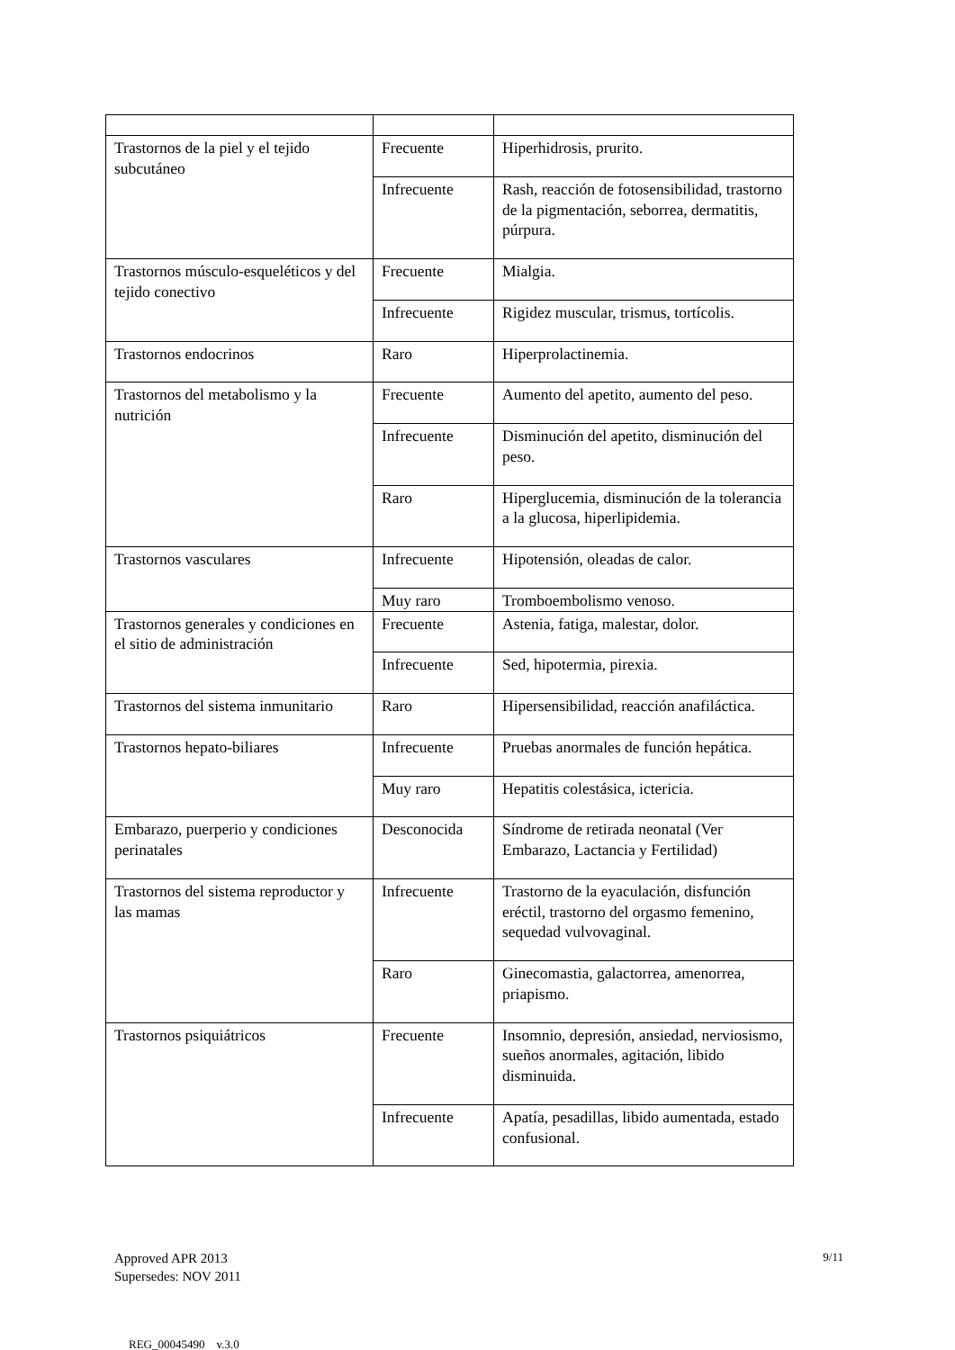| Trastornos de la piel y el tejido subcutáneo | Frecuente | Hiperhidrosis, prurito. |
| | Infrecuente | Rash, reacción de fotosensibilidad, trastorno de la pigmentación, seborrea, dermatitis, púrpura. |
| Trastornos músculo-esqueléticos y del tejido conectivo | Frecuente | Mialgia. |
| | Infrecuente | Rigidez muscular, trismus, tortícolis. |
| Trastornos endocrinos | Raro | Hiperprolactinemia. |
| Trastornos del metabolismo y la nutrición | Frecuente | Aumento del apetito, aumento del peso. |
| | Infrecuente | Disminución del apetito, disminución del peso. |
| | Raro | Hiperglucemia, disminución de la tolerancia a la glucosa, hiperlipidemia. |
| Trastornos vasculares | Infrecuente | Hipotensión, oleadas de calor. |
| | Muy raro | Tromboembolismo venoso. |
| Trastornos generales y condiciones en el sitio de administración | Frecuente | Astenia, fatiga, malestar, dolor. |
| | Infrecuente | Sed, hipotermia, pirexia. |
| Trastornos del sistema inmunitario | Raro | Hipersensibilidad, reacción anafiláctica. |
| Trastornos hepato-biliares | Infrecuente | Pruebas anormales de función hepática. |
| | Muy raro | Hepatitis colestásica, ictericia. |
| Embarazo, puerperio y condiciones perinatales | Desconocida | Síndrome de retirada neonatal (Ver Embarazo, Lactancia y Fertilidad) |
| Trastornos del sistema reproductor y las mamas | Infrecuente | Trastorno de la eyaculación, disfunción eréctil, trastorno del orgasmo femenino, sequedad vulvovaginal. |
| | Raro | Ginecomastia, galactorrea, amenorrea, priapismo. |
| Trastornos psiquiátricos | Frecuente | Insomnio, depresión, ansiedad, nerviosismo, sueños anormales, agitación, libido disminuida. |
| | Infrecuente | Apatía, pesadillas, libido aumentada, estado confusional. |
Approved APR 2013
Supersedes: NOV 2011
9/11
REG_00045490 v.3.0